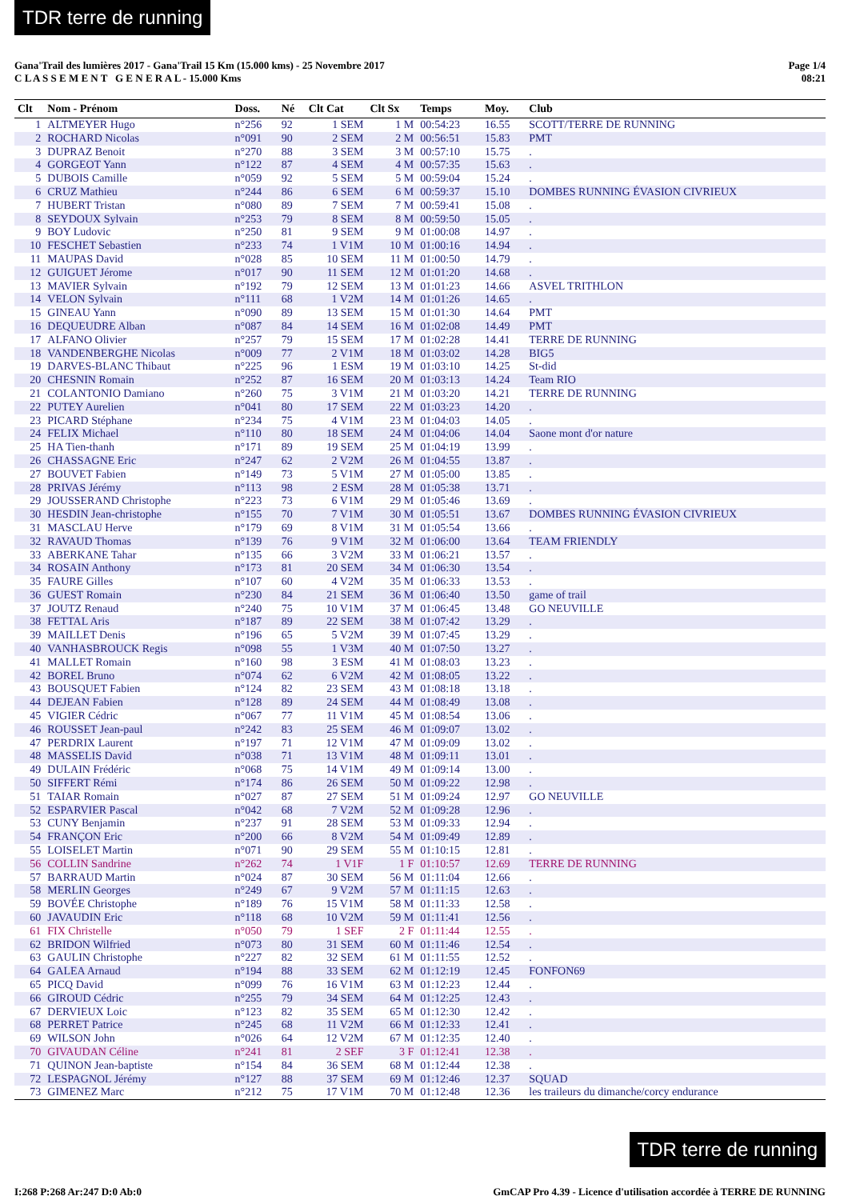TDR terre de running
Gana'Trail des lumières 2017 - Gana'Trail 15 Km (15.000 kms) - 25 Novembre 2017
C L A S S E M E N T G E N E R A L - 15.000 Kms
Page 1/4
08:21
| Clt | Nom - Prénom | Doss. | Né | Clt Cat | Clt Sx | Temps | Moy. | Club |
| --- | --- | --- | --- | --- | --- | --- | --- | --- |
| 1 | ALTMEYER Hugo | n°256 | 92 | 1 SEM | 1 M | 00:54:23 | 16.55 | SCOTT/TERRE DE RUNNING |
| 2 | ROCHARD Nicolas | n°091 | 90 | 2 SEM | 2 M | 00:56:51 | 15.83 | PMT |
| 3 | DUPRAZ Benoit | n°270 | 88 | 3 SEM | 3 M | 00:57:10 | 15.75 | . |
| 4 | GORGEOT Yann | n°122 | 87 | 4 SEM | 4 M | 00:57:35 | 15.63 | . |
| 5 | DUBOIS Camille | n°059 | 92 | 5 SEM | 5 M | 00:59:04 | 15.24 | . |
| 6 | CRUZ Mathieu | n°244 | 86 | 6 SEM | 6 M | 00:59:37 | 15.10 | DOMBES RUNNING ÉVASION CIVRIEUX |
| 7 | HUBERT Tristan | n°080 | 89 | 7 SEM | 7 M | 00:59:41 | 15.08 | . |
| 8 | SEYDOUX Sylvain | n°253 | 79 | 8 SEM | 8 M | 00:59:50 | 15.05 | . |
| 9 | BOY Ludovic | n°250 | 81 | 9 SEM | 9 M | 01:00:08 | 14.97 | . |
| 10 | FESCHET Sebastien | n°233 | 74 | 1 V1M | 10 M | 01:00:16 | 14.94 | . |
| 11 | MAUPAS David | n°028 | 85 | 10 SEM | 11 M | 01:00:50 | 14.79 | . |
| 12 | GUIGUET Jérome | n°017 | 90 | 11 SEM | 12 M | 01:01:20 | 14.68 | . |
| 13 | MAVIER Sylvain | n°192 | 79 | 12 SEM | 13 M | 01:01:23 | 14.66 | ASVEL TRITHLON |
| 14 | VELON Sylvain | n°111 | 68 | 1 V2M | 14 M | 01:01:26 | 14.65 | . |
| 15 | GINEAU Yann | n°090 | 89 | 13 SEM | 15 M | 01:01:30 | 14.64 | PMT |
| 16 | DEQUEUDRE Alban | n°087 | 84 | 14 SEM | 16 M | 01:02:08 | 14.49 | PMT |
| 17 | ALFANO Olivier | n°257 | 79 | 15 SEM | 17 M | 01:02:28 | 14.41 | TERRE DE RUNNING |
| 18 | VANDENBERGHE Nicolas | n°009 | 77 | 2 V1M | 18 M | 01:03:02 | 14.28 | BIG5 |
| 19 | DARVES-BLANC Thibaut | n°225 | 96 | 1 ESM | 19 M | 01:03:10 | 14.25 | St-did |
| 20 | CHESNIN Romain | n°252 | 87 | 16 SEM | 20 M | 01:03:13 | 14.24 | Team RIO |
| 21 | COLANTONIO Damiano | n°260 | 75 | 3 V1M | 21 M | 01:03:20 | 14.21 | TERRE DE RUNNING |
| 22 | PUTEY Aurelien | n°041 | 80 | 17 SEM | 22 M | 01:03:23 | 14.20 | . |
| 23 | PICARD Stéphane | n°234 | 75 | 4 V1M | 23 M | 01:04:03 | 14.05 | . |
| 24 | FELIX Michael | n°110 | 80 | 18 SEM | 24 M | 01:04:06 | 14.04 | Saone mont d'or nature |
| 25 | HA Tien-thanh | n°171 | 89 | 19 SEM | 25 M | 01:04:19 | 13.99 | . |
| 26 | CHASSAGNE Eric | n°247 | 62 | 2 V2M | 26 M | 01:04:55 | 13.87 | . |
| 27 | BOUVET Fabien | n°149 | 73 | 5 V1M | 27 M | 01:05:00 | 13.85 | . |
| 28 | PRIVAS Jérémy | n°113 | 98 | 2 ESM | 28 M | 01:05:38 | 13.71 | . |
| 29 | JOUSSERAND Christophe | n°223 | 73 | 6 V1M | 29 M | 01:05:46 | 13.69 | . |
| 30 | HESDIN Jean-christophe | n°155 | 70 | 7 V1M | 30 M | 01:05:51 | 13.67 | DOMBES RUNNING ÉVASION CIVRIEUX |
| 31 | MASCLAU Herve | n°179 | 69 | 8 V1M | 31 M | 01:05:54 | 13.66 | . |
| 32 | RAVAUD Thomas | n°139 | 76 | 9 V1M | 32 M | 01:06:00 | 13.64 | TEAM FRIENDLY |
| 33 | ABERKANE Tahar | n°135 | 66 | 3 V2M | 33 M | 01:06:21 | 13.57 | . |
| 34 | ROSAIN Anthony | n°173 | 81 | 20 SEM | 34 M | 01:06:30 | 13.54 | . |
| 35 | FAURE Gilles | n°107 | 60 | 4 V2M | 35 M | 01:06:33 | 13.53 | . |
| 36 | GUEST Romain | n°230 | 84 | 21 SEM | 36 M | 01:06:40 | 13.50 | game of trail |
| 37 | JOUTZ Renaud | n°240 | 75 | 10 V1M | 37 M | 01:06:45 | 13.48 | GO NEUVILLE |
| 38 | FETTAL Aris | n°187 | 89 | 22 SEM | 38 M | 01:07:42 | 13.29 | . |
| 39 | MAILLET Denis | n°196 | 65 | 5 V2M | 39 M | 01:07:45 | 13.29 | . |
| 40 | VANHASBROUCK Regis | n°098 | 55 | 1 V3M | 40 M | 01:07:50 | 13.27 | . |
| 41 | MALLET Romain | n°160 | 98 | 3 ESM | 41 M | 01:08:03 | 13.23 | . |
| 42 | BOREL Bruno | n°074 | 62 | 6 V2M | 42 M | 01:08:05 | 13.22 | . |
| 43 | BOUSQUET Fabien | n°124 | 82 | 23 SEM | 43 M | 01:08:18 | 13.18 | . |
| 44 | DEJEAN Fabien | n°128 | 89 | 24 SEM | 44 M | 01:08:49 | 13.08 | . |
| 45 | VIGIER Cédric | n°067 | 77 | 11 V1M | 45 M | 01:08:54 | 13.06 | . |
| 46 | ROUSSET Jean-paul | n°242 | 83 | 25 SEM | 46 M | 01:09:07 | 13.02 | . |
| 47 | PERDRIX Laurent | n°197 | 71 | 12 V1M | 47 M | 01:09:09 | 13.02 | . |
| 48 | MASSELIS David | n°038 | 71 | 13 V1M | 48 M | 01:09:11 | 13.01 | . |
| 49 | DULAIN Frédéric | n°068 | 75 | 14 V1M | 49 M | 01:09:14 | 13.00 | . |
| 50 | SIFFERT Rémi | n°174 | 86 | 26 SEM | 50 M | 01:09:22 | 12.98 | . |
| 51 | TAIAR Romain | n°027 | 87 | 27 SEM | 51 M | 01:09:24 | 12.97 | GO NEUVILLE |
| 52 | ESPARVIER Pascal | n°042 | 68 | 7 V2M | 52 M | 01:09:28 | 12.96 | . |
| 53 | CUNY Benjamin | n°237 | 91 | 28 SEM | 53 M | 01:09:33 | 12.94 | . |
| 54 | FRANÇON Eric | n°200 | 66 | 8 V2M | 54 M | 01:09:49 | 12.89 | . |
| 55 | LOISELET Martin | n°071 | 90 | 29 SEM | 55 M | 01:10:15 | 12.81 | . |
| 56 | COLLIN Sandrine | n°262 | 74 | 1 V1F | 1 F | 01:10:57 | 12.69 | TERRE DE RUNNING |
| 57 | BARRAUD Martin | n°024 | 87 | 30 SEM | 56 M | 01:11:04 | 12.66 | . |
| 58 | MERLIN Georges | n°249 | 67 | 9 V2M | 57 M | 01:11:15 | 12.63 | . |
| 59 | BOVÉE Christophe | n°189 | 76 | 15 V1M | 58 M | 01:11:33 | 12.58 | . |
| 60 | JAVAUDIN Eric | n°118 | 68 | 10 V2M | 59 M | 01:11:41 | 12.56 | . |
| 61 | FIX Christelle | n°050 | 79 | 1 SEF | 2 F | 01:11:44 | 12.55 | . |
| 62 | BRIDON Wilfried | n°073 | 80 | 31 SEM | 60 M | 01:11:46 | 12.54 | . |
| 63 | GAULIN Christophe | n°227 | 82 | 32 SEM | 61 M | 01:11:55 | 12.52 | . |
| 64 | GALEA Arnaud | n°194 | 88 | 33 SEM | 62 M | 01:12:19 | 12.45 | FONFON69 |
| 65 | PICQ David | n°099 | 76 | 16 V1M | 63 M | 01:12:23 | 12.44 | . |
| 66 | GIROUD Cédric | n°255 | 79 | 34 SEM | 64 M | 01:12:25 | 12.43 | . |
| 67 | DERVIEUX Loic | n°123 | 82 | 35 SEM | 65 M | 01:12:30 | 12.42 | . |
| 68 | PERRET Patrice | n°245 | 68 | 11 V2M | 66 M | 01:12:33 | 12.41 | . |
| 69 | WILSON John | n°026 | 64 | 12 V2M | 67 M | 01:12:35 | 12.40 | . |
| 70 | GIVAUDAN Céline | n°241 | 81 | 2 SEF | 3 F | 01:12:41 | 12.38 | . |
| 71 | QUINON Jean-baptiste | n°154 | 84 | 36 SEM | 68 M | 01:12:44 | 12.38 | . |
| 72 | LESPAGNOL Jérémy | n°127 | 88 | 37 SEM | 69 M | 01:12:46 | 12.37 | SQUAD |
| 73 | GIMENEZ Marc | n°212 | 75 | 17 V1M | 70 M | 01:12:48 | 12.36 | les traileurs du dimanche/corcy endurance |
TDR terre de running
I:268 P:268 Ar:247 D:0 Ab:0 GmCAP Pro 4.39 - Licence d'utilisation accordée à TERRE DE RUNNING